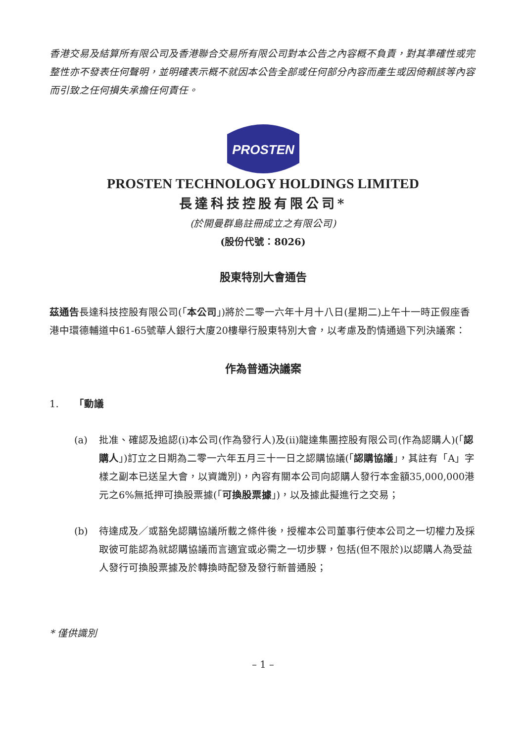香港交易及結算所有限公司及香港聯合交易所有限公司對本公告之內容概不負責，對其準確性或完整性亦不發表任何聲明，並明確表示概不就因本公告全部或任何部分內容而產生或因倚賴該等內容而引致之任何損失承擔任何責任。
PROSTEN
PROSTEN TECHNOLOGY HOLDINGS LIMITED
長達科技控股有限公司*
(於開曼群島註冊成立之有限公司)
(股份代號：8026)
股東特別大會通告
茲通告長達科技控股有限公司(「本公司」)將於二零一六年十月十八日(星期二)上午十一時正假座香港中環德輔道中61-65號華人銀行大廈20樓舉行股東特別大會，以考慮及酌情通過下列決議案：
作為普通決議案
1. 「動議
(a) 批准、確認及追認(i)本公司(作為發行人)及(ii)龍達集團控股有限公司(作為認購人)(「認購人」)訂立之日期為二零一六年五月三十一日之認購協議(「認購協議」，其註有「A」字樣之副本已送呈大會，以資識別)，內容有關本公司向認購人發行本金額35,000,000港元之6%無抵押可換股票據(「可換股票據」)，以及據此擬進行之交易；
(b) 待達成及／或豁免認購協議所載之條件後，授權本公司董事行使本公司之一切權力及採取彼可能認為就認購協議而言適宜或必需之一切步驟，包括(但不限於)以認購人為受益人發行可換股票據及於轉換時配發及發行新普通股；
* 僅供識別
– 1 –